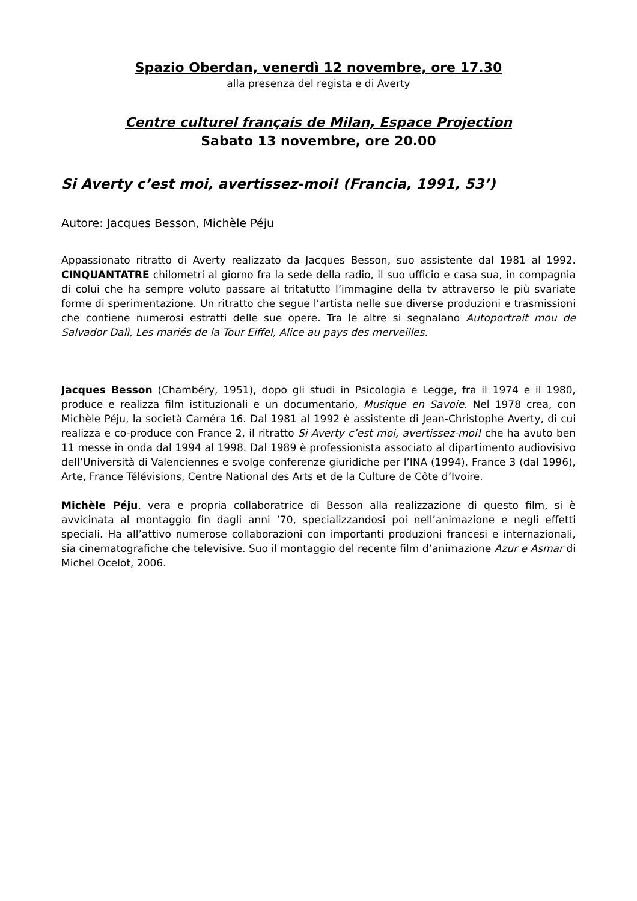Spazio Oberdan, venerdì 12 novembre, ore 17.30
alla presenza del regista e di Averty
Centre culturel français de Milan, Espace Projection
Sabato 13 novembre, ore 20.00
Si Averty c’est moi, avertissez-moi! (Francia, 1991, 53’)
Autore: Jacques Besson, Michèle Péju
Appassionato ritratto di Averty realizzato da Jacques Besson, suo assistente dal 1981 al 1992. CINQUANTATRE chilometri al giorno fra la sede della radio, il suo ufficio e casa sua, in compagnia di colui che ha sempre voluto passare al tritatutto l’immagine della tv attraverso le più svariate forme di sperimentazione. Un ritratto che segue l’artista nelle sue diverse produzioni e trasmissioni che contiene numerosi estratti delle sue opere. Tra le altre si segnalano Autoportrait mou de Salvador Dalì, Les mariés de la Tour Eiffel, Alice au pays des merveilles.
Jacques Besson (Chambéry, 1951), dopo gli studi in Psicologia e Legge, fra il 1974 e il 1980, produce e realizza film istituzionali e un documentario, Musique en Savoie. Nel 1978 crea, con Michèle Péju, la società Caméra 16. Dal 1981 al 1992 è assistente di Jean-Christophe Averty, di cui realizza e co-produce con France 2, il ritratto Si Averty c’est moi, avertissez-moi! che ha avuto ben 11 messe in onda dal 1994 al 1998. Dal 1989 è professionista associato al dipartimento audiovisivo dell’Università di Valenciennes e svolge conferenze giuridiche per l’INA (1994), France 3 (dal 1996), Arte, France Télévisions, Centre National des Arts et de la Culture de Côte d’Ivoire.
Michèle Péju, vera e propria collaboratrice di Besson alla realizzazione di questo film, si è avvicinata al montaggio fin dagli anni ’70, specializzandosi poi nell’animazione e negli effetti speciali. Ha all’attivo numerose collaborazioni con importanti produzioni francesi e internazionali, sia cinematografiche che televisive. Suo il montaggio del recente film d’animazione Azur e Asmar di Michel Ocelot, 2006.